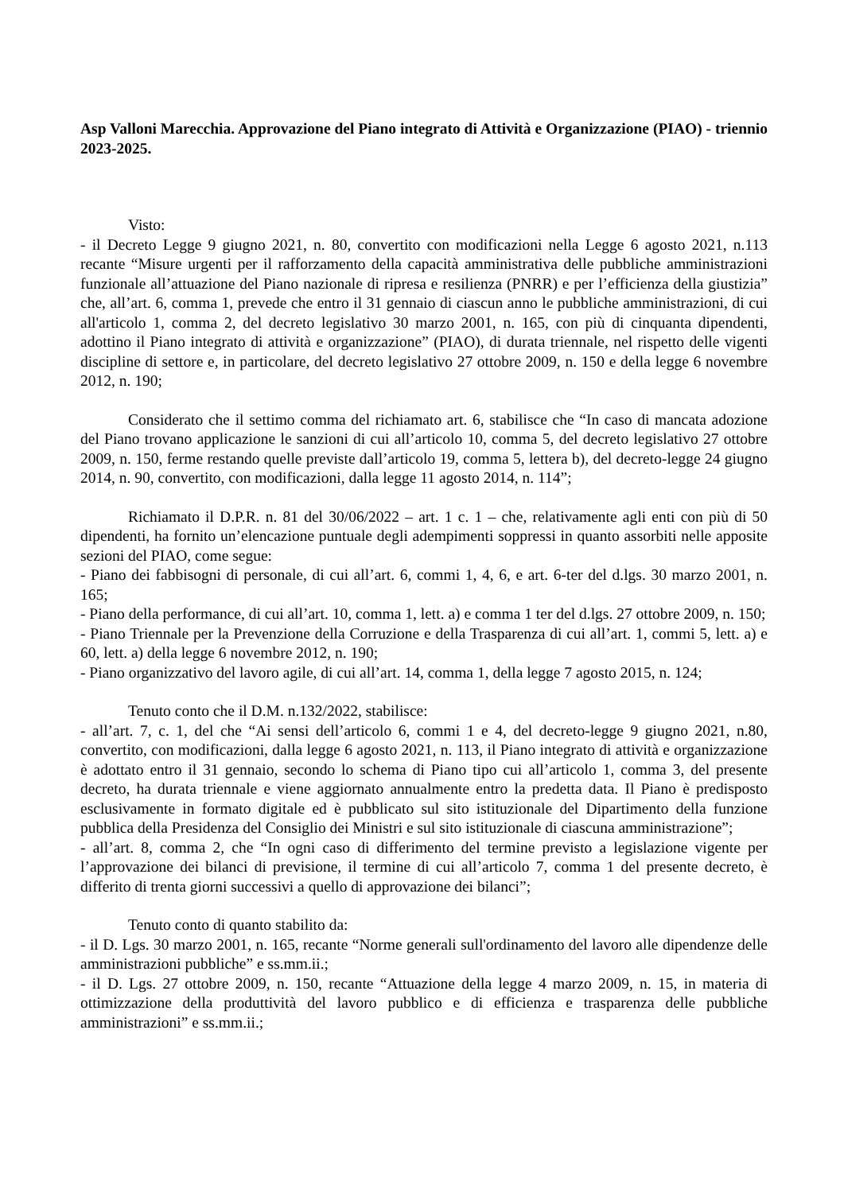Asp Valloni Marecchia. Approvazione del Piano integrato di Attività e Organizzazione (PIAO) - triennio 2023-2025.
Visto:
- il Decreto Legge 9 giugno 2021, n. 80, convertito con modificazioni nella Legge 6 agosto 2021, n.113 recante “Misure urgenti per il rafforzamento della capacità amministrativa delle pubbliche amministrazioni funzionale all’attuazione del Piano nazionale di ripresa e resilienza (PNRR) e per l’efficienza della giustizia” che, all’art. 6, comma 1, prevede che entro il 31 gennaio di ciascun anno le pubbliche amministrazioni, di cui all'articolo 1, comma 2, del decreto legislativo 30 marzo 2001, n. 165, con più di cinquanta dipendenti, adottino il Piano integrato di attività e organizzazione” (PIAO), di durata triennale, nel rispetto delle vigenti discipline di settore e, in particolare, del decreto legislativo 27 ottobre 2009, n. 150 e della legge 6 novembre 2012, n. 190;
Considerato che il settimo comma del richiamato art. 6, stabilisce che “In caso di mancata adozione del Piano trovano applicazione le sanzioni di cui all’articolo 10, comma 5, del decreto legislativo 27 ottobre 2009, n. 150, ferme restando quelle previste dall’articolo 19, comma 5, lettera b), del decreto-legge 24 giugno 2014, n. 90, convertito, con modificazioni, dalla legge 11 agosto 2014, n. 114”;
Richiamato il D.P.R. n. 81 del 30/06/2022 – art. 1 c. 1 – che, relativamente agli enti con più di 50 dipendenti, ha fornito un’elencazione puntuale degli adempimenti soppressi in quanto assorbiti nelle apposite sezioni del PIAO, come segue:
- Piano dei fabbisogni di personale, di cui all’art. 6, commi 1, 4, 6, e art. 6-ter del d.lgs. 30 marzo 2001, n. 165;
- Piano della performance, di cui all’art. 10, comma 1, lett. a) e comma 1 ter del d.lgs. 27 ottobre 2009, n. 150;
- Piano Triennale per la Prevenzione della Corruzione e della Trasparenza di cui all’art. 1, commi 5, lett. a) e 60, lett. a) della legge 6 novembre 2012, n. 190;
- Piano organizzativo del lavoro agile, di cui all’art. 14, comma 1, della legge 7 agosto 2015, n. 124;
Tenuto conto che il D.M. n.132/2022, stabilisce:
- all’art. 7, c. 1, del che “Ai sensi dell’articolo 6, commi 1 e 4, del decreto-legge 9 giugno 2021, n.80, convertito, con modificazioni, dalla legge 6 agosto 2021, n. 113, il Piano integrato di attività e organizzazione è adottato entro il 31 gennaio, secondo lo schema di Piano tipo cui all’articolo 1, comma 3, del presente decreto, ha durata triennale e viene aggiornato annualmente entro la predetta data. Il Piano è predisposto esclusivamente in formato digitale ed è pubblicato sul sito istituzionale del Dipartimento della funzione pubblica della Presidenza del Consiglio dei Ministri e sul sito istituzionale di ciascuna amministrazione”;
- all’art. 8, comma 2, che “In ogni caso di differimento del termine previsto a legislazione vigente per l’approvazione dei bilanci di previsione, il termine di cui all’articolo 7, comma 1 del presente decreto, è differito di trenta giorni successivi a quello di approvazione dei bilanci”;
Tenuto conto di quanto stabilito da:
- il D. Lgs. 30 marzo 2001, n. 165, recante “Norme generali sull'ordinamento del lavoro alle dipendenze delle amministrazioni pubbliche” e ss.mm.ii.;
- il D. Lgs. 27 ottobre 2009, n. 150, recante “Attuazione della legge 4 marzo 2009, n. 15, in materia di ottimizzazione della produttività del lavoro pubblico e di efficienza e trasparenza delle pubbliche amministrazioni” e ss.mm.ii.;